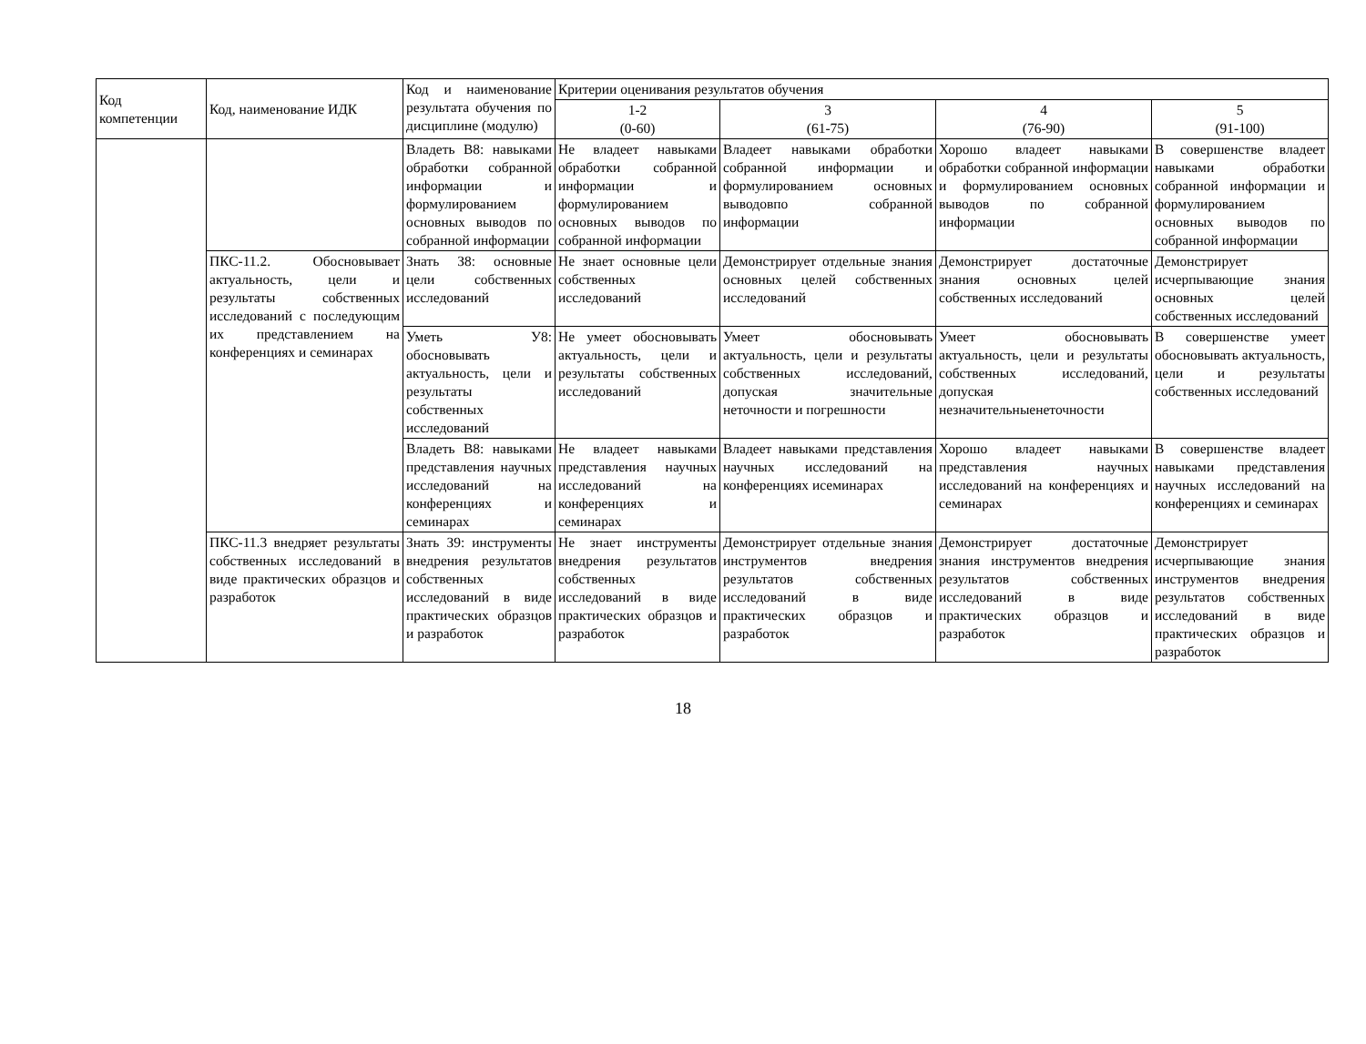| Код компетенции | Код, наименование ИДК | Код и наименование результата обучения по дисциплине (модулю) | Критерии оценивания результатов обучения | | | |
| --- | --- | --- | --- | --- | --- | --- |
| | | | 1-2 (0-60) | 3 (61-75) | 4 (76-90) | 5 (91-100) |
| | | Владеть В8: навыками обработки собранной информации и формулированием основных выводов по собранной информации | Не владеет навыками обработки собранной информации и формулированием основных выводов по собранной информации | Владеет навыками обработки собранной информации и формулированием основных выводовпо собранной информации | Хорошо владеет навыками обработки собранной информации и формулированием основных выводов по собранной информации | В совершенстве владеет навыками обработки собранной информации и формулированием основных выводов по собранной информации |
| | ПКС-11.2. Обосновывает актуальность, цели и результаты собственных исследований с последующим их представлением на конференциях и семинарах | Знать З8: основные цели собственных исследований | Не знает основные цели собственных исследований | Демонстрирует отдельные знания основных целей собственных исследований | Демонстрирует достаточные знания основных целей собственных исследований | Демонстрирует исчерпывающие знания основных целей собственных исследований |
| | | Уметь У8: обосновывать актуальность, цели и результаты собственных исследований | Не умеет обосновывать актуальность, цели и результаты собственных исследований | Умеет обосновывать актуальность, цели и результаты собственных исследований, допуская значительные неточности и погрешности | Умеет обосновывать актуальность, цели и результаты собственных исследований, допуская незначительныенеточности | В совершенстве умеет обосновывать актуальность, цели и результаты собственных исследований |
| | | Владеть В8: навыками представления научных исследований на конференциях и семинарах | Не владеет навыками представления научных исследований на конференциях и семинарах | Владеет навыками представления научных исследований на конференциях исеминарах | Хорошо владеет навыками представления научных исследований на конференциях и семинарах | В совершенстве владеет навыками представления научных исследований на конференциях и семинарах |
| | ПКС-11.3 внедряет результаты собственных исследований в виде практических образцов и разработок | Знать З9: инструменты внедрения результатов собственных исследований в виде практических образцов и разработок | Не знает инструменты внедрения результатов собственных исследований в виде практических образцов и разработок | Демонстрирует отдельные знания инструментов внедрения результатов собственных исследований в виде практических образцов и разработок | Демонстрирует достаточные знания инструментов внедрения результатов собственных исследований в виде практических образцов и разработок | Демонстрирует исчерпывающие знания инструментов внедрения результатов собственных исследований в виде практических образцов и разработок |
18